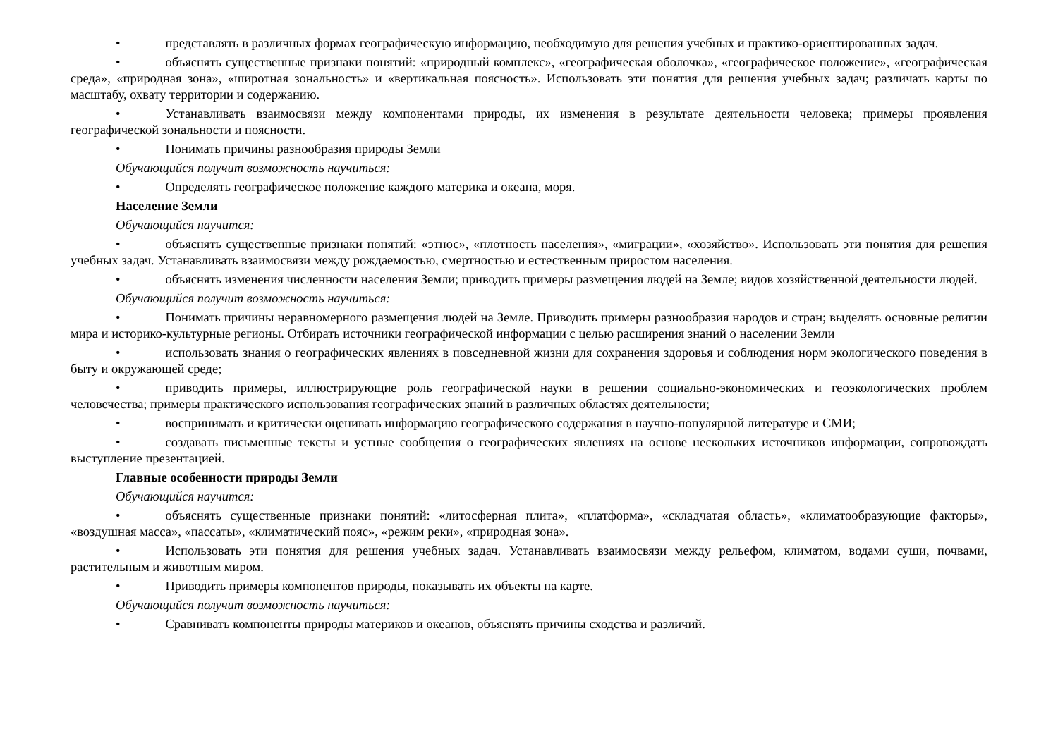• представлять в различных формах географическую информацию, необходимую для решения учебных и практико-ориентированных задач.
• объяснять существенные признаки понятий: «природный комплекс», «географическая оболочка», «географическое положение», «географическая среда», «природная зона», «широтная зональность» и «вертикальная поясность». Использовать эти понятия для решения учебных задач; различать карты по масштабу, охвату территории и содержанию.
• Устанавливать взаимосвязи между компонентами природы, их изменения в результате деятельности человека; примеры проявления географической зональности и поясности.
• Понимать причины разнообразия природы Земли
Обучающийся получит возможность научиться:
• Определять географическое положение каждого материка и океана, моря.
Население Земли
Обучающийся научится:
• объяснять существенные признаки понятий: «этнос», «плотность населения», «миграции», «хозяйство». Использовать эти понятия для решения учебных задач. Устанавливать взаимосвязи между рождаемостью, смертностью и естественным приростом населения.
• объяснять изменения численности населения Земли; приводить примеры размещения людей на Земле; видов хозяйственной деятельности людей.
Обучающийся получит возможность научиться:
• Понимать причины неравномерного размещения людей на Земле. Приводить примеры разнообразия народов и стран; выделять основные религии мира и историко-культурные регионы. Отбирать источники географической информации с целью расширения знаний о населении Земли
• использовать знания о географических явлениях в повседневной жизни для сохранения здоровья и соблюдения норм экологического поведения в быту и окружающей среде;
• приводить примеры, иллюстрирующие роль географической науки в решении социально-экономических и геоэкологических проблем человечества; примеры практического использования географических знаний в различных областях деятельности;
• воспринимать и критически оценивать информацию географического содержания в научно-популярной литературе и СМИ;
• создавать письменные тексты и устные сообщения о географических явлениях на основе нескольких источников информации, сопровождать выступление презентацией.
Главные особенности природы Земли
Обучающийся научится:
• объяснять существенные признаки понятий: «литосферная плита», «платформа», «складчатая область», «климатообразующие факторы», «воздушная масса», «пассаты», «климатический пояс», «режим реки», «природная зона».
• Использовать эти понятия для решения учебных задач. Устанавливать взаимосвязи между рельефом, климатом, водами суши, почвами, растительным и животным миром.
• Приводить примеры компонентов природы, показывать их объекты на карте.
Обучающийся получит возможность научиться:
• Сравнивать компоненты природы материков и океанов, объяснять причины сходства и различий.